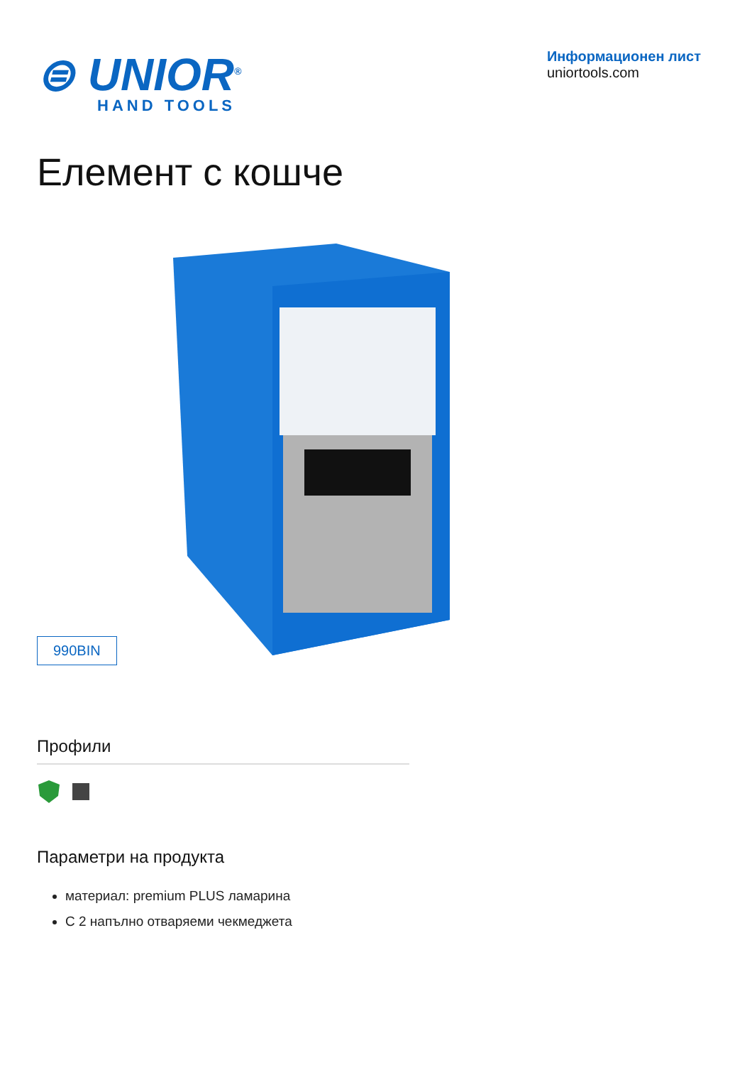⊜ UNIOR<sup>®</sup>
HAND TOOLS
Информационен лист
uniortools.com
Елемент с кошче
990BIN
Профили
Параметри на продукта
материал: premium PLUS ламарина
С 2 напълно отваряеми чекмеджета